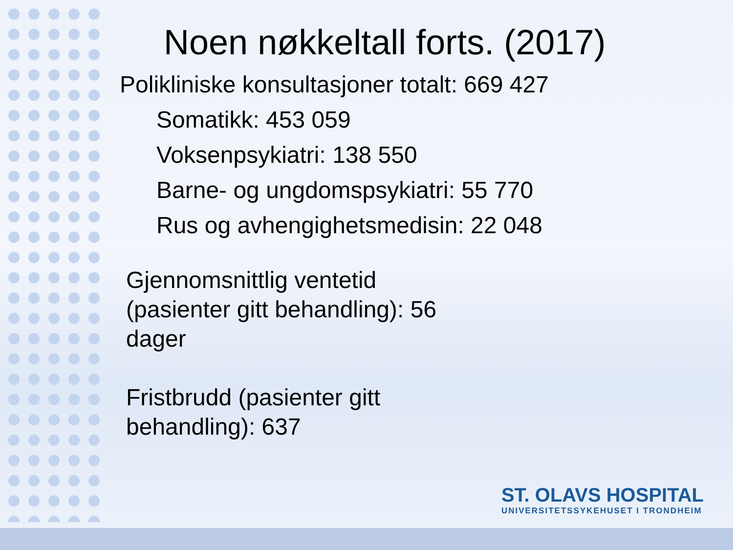Noen nøkkeltall forts. (2017)
Polikliniske konsultasjoner totalt: 669 427
Somatikk: 453 059
Voksenpsykiatri: 138 550
Barne- og ungdomspsykiatri: 55 770
Rus og avhengighetsmedisin: 22 048
Gjennomsnittlig ventetid (pasienter gitt behandling): 56 dager
Fristbrudd (pasienter gitt behandling): 637
ST. OLAVS HOSPITAL
UNIVERSITETSSYKEHUSET I TRONDHEIM